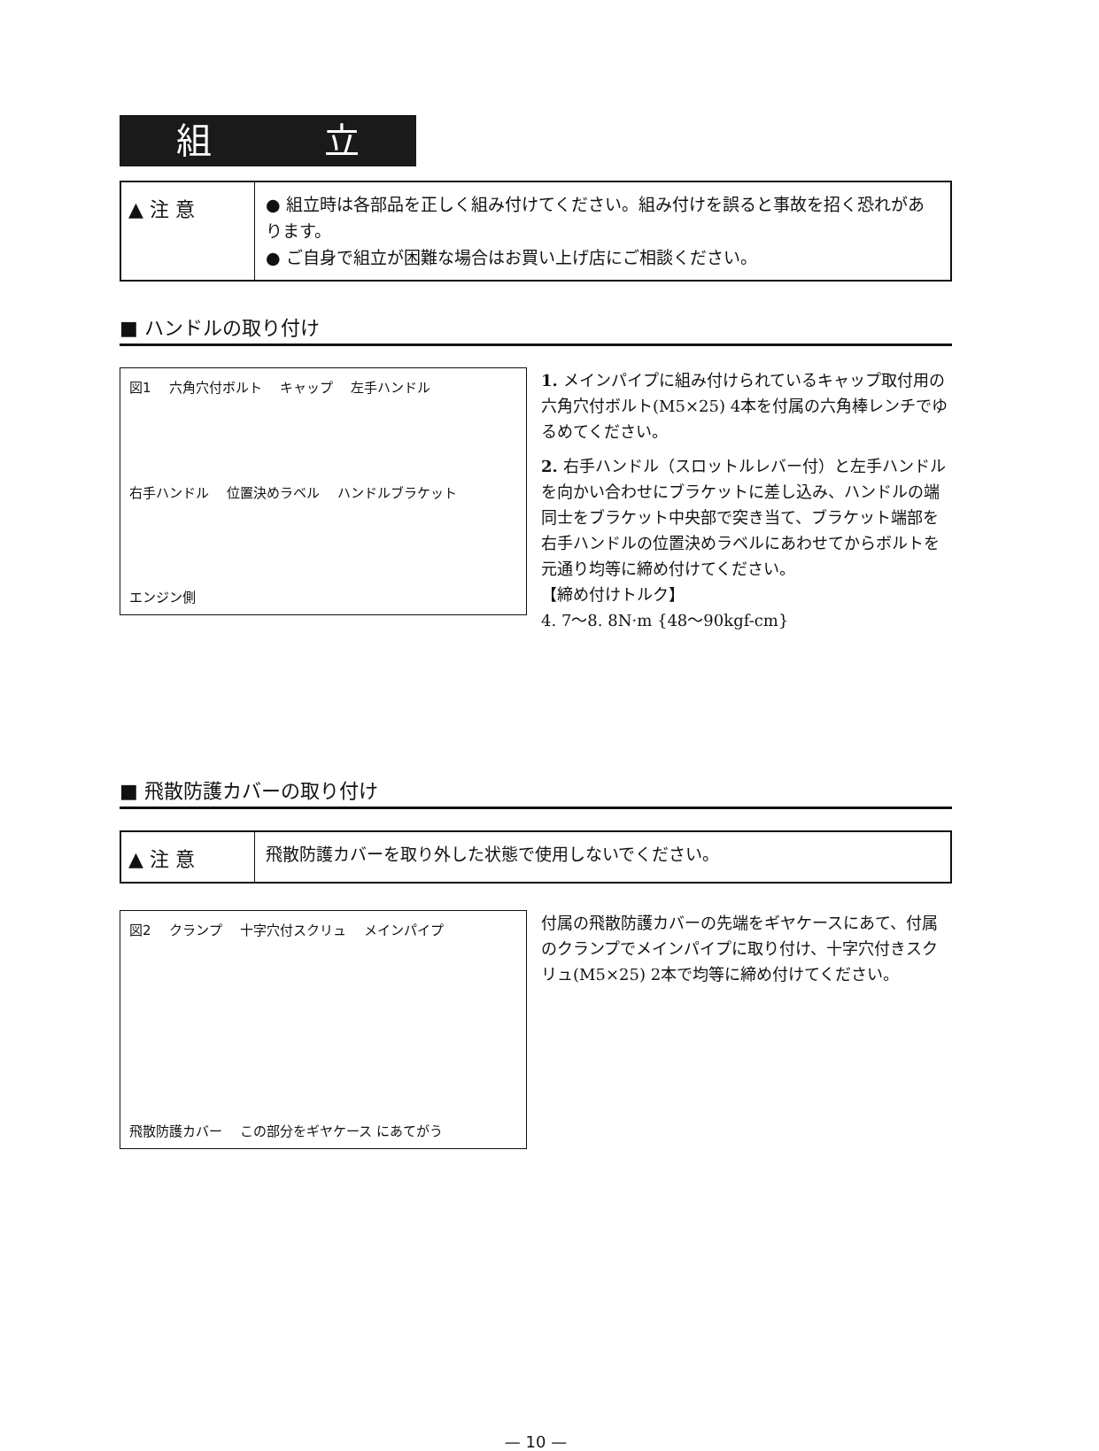組 立
▲ 注 意
● 組立時は各部品を正しく組み付けてください。組み付けを誤ると事故を招く恐れがあります。
● ご自身で組立が困難な場合はお買い上げ店にご相談ください。
■ ハンドルの取り付け
図1 六角穴付ボルト キャップ 左手ハンドル 右手ハンドル 位置決めラベル ハンドルブラケット エンジン側
1. メインパイプに組み付けられているキャップ取付用の六角穴付ボルト(M5×25) 4本を付属の六角棒レンチでゆるめてください。
2. 右手ハンドル（スロットルレバー付）と左手ハンドルを向かい合わせにブラケットに差し込み、ハンドルの端同士をブラケット中央部で突き当て、ブラケット端部を右手ハンドルの位置決めラベルにあわせてからボルトを元通り均等に締め付けてください。
【締め付けトルク】
4. 7〜8. 8N·m {48〜90kgf-cm}
■ 飛散防護カバーの取り付け
▲ 注 意
飛散防護カバーを取り外した状態で使用しないでください。
図2 クランプ 十字穴付スクリュ メインパイプ 飛散防護カバー この部分をギヤケース にあてがう
付属の飛散防護カバーの先端をギヤケースにあて、付属のクランプでメインパイプに取り付け、十字穴付きスクリュ(M5×25) 2本で均等に締め付けてください。
— 10 —